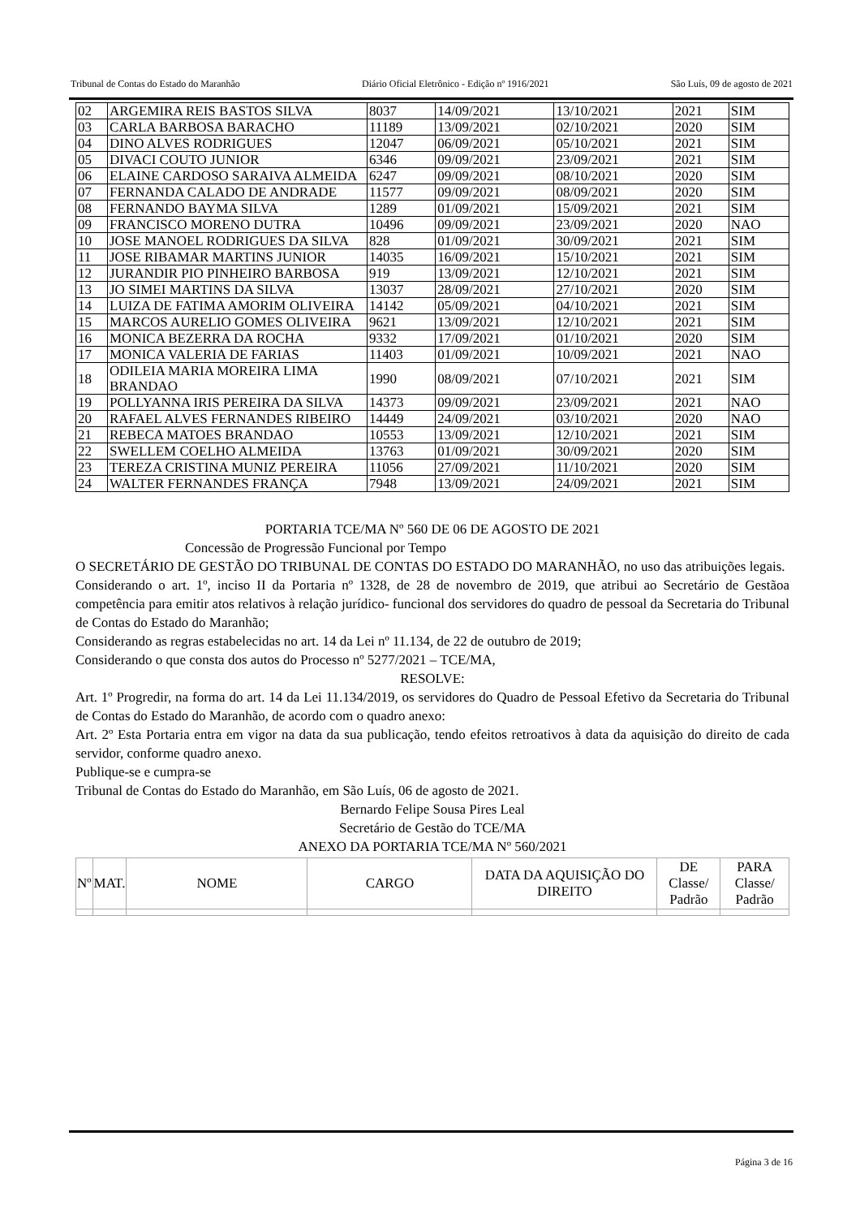Tribunal de Contas do Estado do Maranhão Diário Oficial Eletrônico - Edição nº 1916/2021 São Luís, 09 de agosto de 2021
| 02 | ARGEMIRA REIS BASTOS SILVA | 8037 | 14/09/2021 | 13/10/2021 | 2021 | SIM |
| 03 | CARLA BARBOSA BARACHO | 11189 | 13/09/2021 | 02/10/2021 | 2020 | SIM |
| 04 | DINO ALVES RODRIGUES | 12047 | 06/09/2021 | 05/10/2021 | 2021 | SIM |
| 05 | DIVACI COUTO JUNIOR | 6346 | 09/09/2021 | 23/09/2021 | 2021 | SIM |
| 06 | ELAINE CARDOSO SARAIVA ALMEIDA | 6247 | 09/09/2021 | 08/10/2021 | 2020 | SIM |
| 07 | FERNANDA CALADO DE ANDRADE | 11577 | 09/09/2021 | 08/09/2021 | 2020 | SIM |
| 08 | FERNANDO BAYMA SILVA | 1289 | 01/09/2021 | 15/09/2021 | 2021 | SIM |
| 09 | FRANCISCO MORENO DUTRA | 10496 | 09/09/2021 | 23/09/2021 | 2020 | NAO |
| 10 | JOSE MANOEL RODRIGUES DA SILVA | 828 | 01/09/2021 | 30/09/2021 | 2021 | SIM |
| 11 | JOSE RIBAMAR MARTINS JUNIOR | 14035 | 16/09/2021 | 15/10/2021 | 2021 | SIM |
| 12 | JURANDIR PIO PINHEIRO BARBOSA | 919 | 13/09/2021 | 12/10/2021 | 2021 | SIM |
| 13 | JO SIMEI MARTINS DA SILVA | 13037 | 28/09/2021 | 27/10/2021 | 2020 | SIM |
| 14 | LUIZA DE FATIMA AMORIM OLIVEIRA | 14142 | 05/09/2021 | 04/10/2021 | 2021 | SIM |
| 15 | MARCOS AURELIO GOMES OLIVEIRA | 9621 | 13/09/2021 | 12/10/2021 | 2021 | SIM |
| 16 | MONICA BEZERRA DA ROCHA | 9332 | 17/09/2021 | 01/10/2021 | 2020 | SIM |
| 17 | MONICA VALERIA DE FARIAS | 11403 | 01/09/2021 | 10/09/2021 | 2021 | NAO |
| 18 | ODILEIA MARIA MOREIRA LIMA BRANDAO | 1990 | 08/09/2021 | 07/10/2021 | 2021 | SIM |
| 19 | POLLYANNA IRIS PEREIRA DA SILVA | 14373 | 09/09/2021 | 23/09/2021 | 2021 | NAO |
| 20 | RAFAEL ALVES FERNANDES RIBEIRO | 14449 | 24/09/2021 | 03/10/2021 | 2020 | NAO |
| 21 | REBECA MATOES BRANDAO | 10553 | 13/09/2021 | 12/10/2021 | 2021 | SIM |
| 22 | SWELLEM COELHO ALMEIDA | 13763 | 01/09/2021 | 30/09/2021 | 2020 | SIM |
| 23 | TEREZA CRISTINA MUNIZ PEREIRA | 11056 | 27/09/2021 | 11/10/2021 | 2020 | SIM |
| 24 | WALTER FERNANDES FRANÇA | 7948 | 13/09/2021 | 24/09/2021 | 2021 | SIM |
PORTARIA TCE/MA Nº 560 DE 06 DE AGOSTO DE 2021
Concessão de Progressão Funcional por Tempo
O SECRETÁRIO DE GESTÃO DO TRIBUNAL DE CONTAS DO ESTADO DO MARANHÃO, no uso das atribuições legais.
Considerando o art. 1º, inciso II da Portaria nº 1328, de 28 de novembro de 2019, que atribui ao Secretário de Gestãoa competência para emitir atos relativos à relação jurídico- funcional dos servidores do quadro de pessoal da Secretaria do Tribunal de Contas do Estado do Maranhão;
Considerando as regras estabelecidas no art. 14 da Lei nº 11.134, de 22 de outubro de 2019;
Considerando o que consta dos autos do Processo nº 5277/2021 – TCE/MA,
RESOLVE:
Art. 1º Progredir, na forma do art. 14 da Lei 11.134/2019, os servidores do Quadro de Pessoal Efetivo da Secretaria do Tribunal de Contas do Estado do Maranhão, de acordo com o quadro anexo:
Art. 2º Esta Portaria entra em vigor na data da sua publicação, tendo efeitos retroativos à data da aquisição do direito de cada servidor, conforme quadro anexo.
Publique-se e cumpra-se
Tribunal de Contas do Estado do Maranhão, em São Luís, 06 de agosto de 2021.
Bernardo Felipe Sousa Pires Leal
Secretário de Gestão do TCE/MA
ANEXO DA PORTARIA TCE/MA Nº 560/2021
| Nº | MAT. | NOME | CARGO | DATA DA AQUISIÇÃO DO DIREITO | DE Classe/ Padrão | PARA Classe/ Padrão |
| --- | --- | --- | --- | --- | --- | --- |
Página 3 de 16